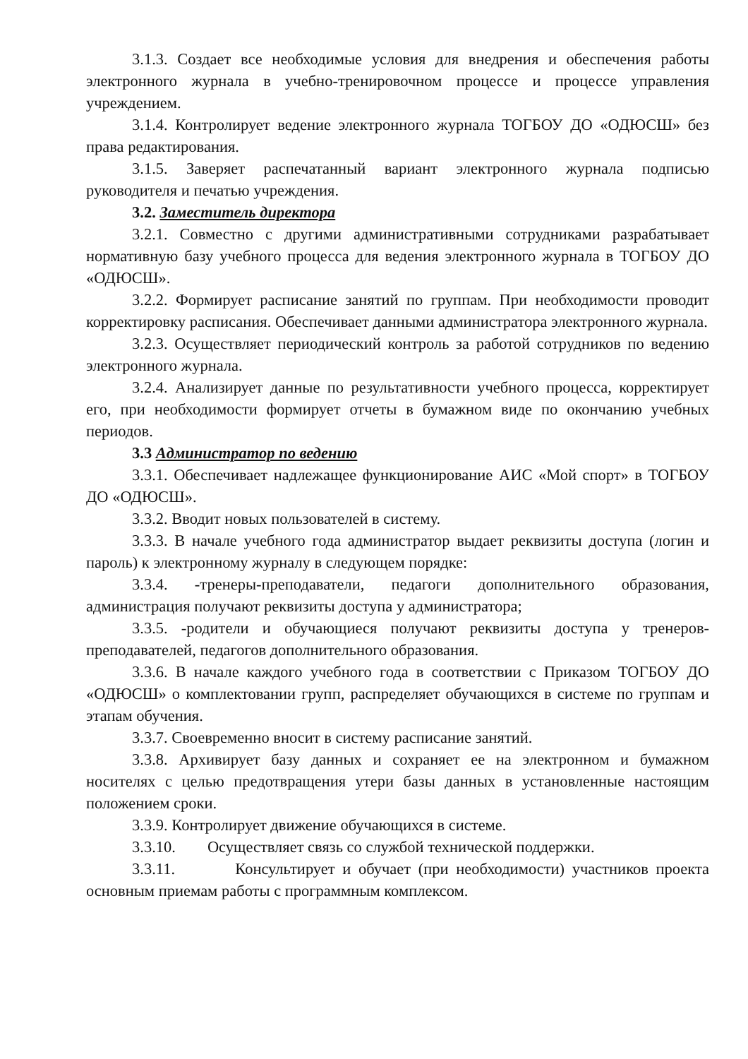3.1.3. Создает все необходимые условия для внедрения и обеспечения работы электронного журнала в учебно-тренировочном процессе и процессе управления учреждением.
3.1.4. Контролирует ведение электронного журнала ТОГБОУ ДО «ОДЮСШ» без права редактирования.
3.1.5. Заверяет распечатанный вариант электронного журнала подписью руководителя и печатью учреждения.
3.2. Заместитель директора
3.2.1. Совместно с другими административными сотрудниками разрабатывает нормативную базу учебного процесса для ведения электронного журнала в ТОГБОУ ДО «ОДЮСШ».
3.2.2. Формирует расписание занятий по группам. При необходимости проводит корректировку расписания. Обеспечивает данными администратора электронного журнала.
3.2.3. Осуществляет периодический контроль за работой сотрудников по ведению электронного журнала.
3.2.4. Анализирует данные по результативности учебного процесса, корректирует его, при необходимости формирует отчеты в бумажном виде по окончанию учебных периодов.
3.3 Администратор по ведению
3.3.1. Обеспечивает надлежащее функционирование АИС «Мой спорт» в ТОГБОУ ДО «ОДЮСШ».
3.3.2. Вводит новых пользователей в систему.
3.3.3. В начале учебного года администратор выдает реквизиты доступа (логин и пароль) к электронному журналу в следующем порядке:
3.3.4. -тренеры-преподаватели, педагоги дополнительного образования, администрация получают реквизиты доступа у администратора;
3.3.5. -родители и обучающиеся получают реквизиты доступа у тренеров-преподавателей, педагогов дополнительного образования.
3.3.6. В начале каждого учебного года в соответствии с Приказом ТОГБОУ ДО «ОДЮСШ» о комплектовании групп, распределяет обучающихся в системе по группам и этапам обучения.
3.3.7. Своевременно вносит в систему расписание занятий.
3.3.8. Архивирует базу данных и сохраняет ее на электронном и бумажном носителях с целью предотвращения утери базы данных в установленные настоящим положением сроки.
3.3.9. Контролирует движение обучающихся в системе.
3.3.10. Осуществляет связь со службой технической поддержки.
3.3.11. Консультирует и обучает (при необходимости) участников проекта основным приемам работы с программным комплексом.